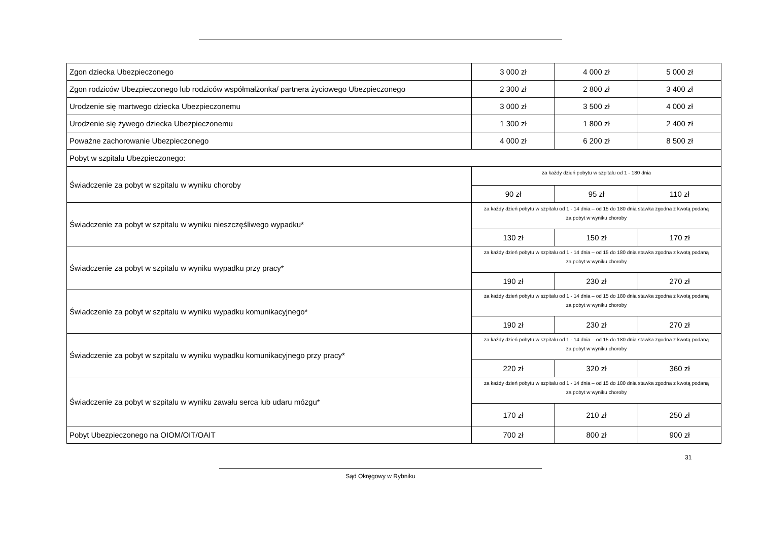| Zgon dziecka Ubezpieczonego | 3 000 zł | 4 000 zł | 5 000 zł |
| Zgon rodziców Ubezpieczonego lub rodziców współmałżonka/ partnera życiowego Ubezpieczonego | 2 300 zł | 2 800 zł | 3 400 zł |
| Urodzenie się martwego dziecka Ubezpieczonemu | 3 000 zł | 3 500 zł | 4 000 zł |
| Urodzenie się żywego dziecka Ubezpieczonemu | 1 300 zł | 1 800 zł | 2 400 zł |
| Poważne zachorowanie Ubezpieczonego | 4 000 zł | 6 200 zł | 8 500 zł |
| Pobyt w szpitalu Ubezpieczonego: | | | |
| Świadczenie za pobyt w szpitalu w wyniku choroby | za każdy dzień pobytu w szpitalu od 1 - 180 dnia | | |
| | 90 zł | 95 zł | 110 zł |
| Świadczenie za pobyt w szpitalu w wyniku nieszczęśliwego wypadku* | za każdy dzień pobytu w szpitalu od 1 - 14 dnia – od 15 do 180 dnia stawka zgodna z kwotą podaną za pobyt w wyniku choroby | | |
| | 130 zł | 150 zł | 170 zł |
| Świadczenie za pobyt w szpitalu w wyniku wypadku przy pracy* | za każdy dzień pobytu w szpitalu od 1 - 14 dnia – od 15 do 180 dnia stawka zgodna z kwotą podaną za pobyt w wyniku choroby | | |
| | 190 zł | 230 zł | 270 zł |
| Świadczenie za pobyt w szpitalu w wyniku wypadku komunikacyjnego* | za każdy dzień pobytu w szpitalu od 1 - 14 dnia – od 15 do 180 dnia stawka zgodna z kwotą podaną za pobyt w wyniku choroby | | |
| | 190 zł | 230 zł | 270 zł |
| Świadczenie za pobyt w szpitalu w wyniku wypadku komunikacyjnego przy pracy* | za każdy dzień pobytu w szpitalu od 1 - 14 dnia – od 15 do 180 dnia stawka zgodna z kwotą podaną za pobyt w wyniku choroby | | |
| | 220 zł | 320 zł | 360 zł |
| Świadczenie za pobyt w szpitalu w wyniku zawału serca lub udaru mózgu* | za każdy dzień pobytu w szpitalu od 1 - 14 dnia – od 15 do 180 dnia stawka zgodna z kwotą podaną za pobyt w wyniku choroby | | |
| | 170 zł | 210 zł | 250 zł |
| Pobyt Ubezpieczonego na OIOM/OIT/OAIT | 700 zł | 800 zł | 900 zł |
31
Sąd Okręgowy w Rybniku